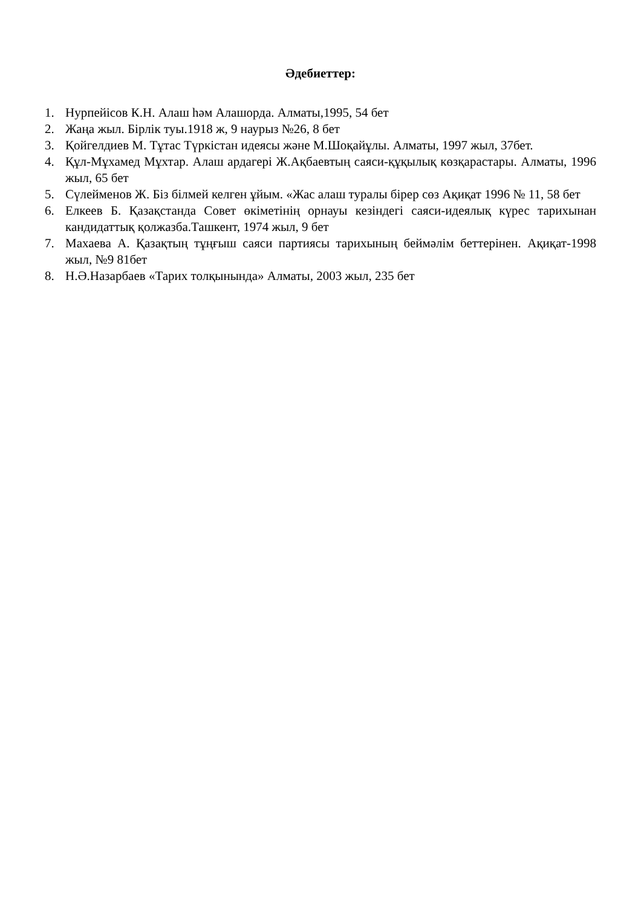Әдебиеттер:
1. Нурпейісов К.Н. Алаш һәм Алашорда. Алматы,1995, 54 бет
2. Жаңа жыл. Бірлік туы.1918 ж, 9 наурыз №26, 8 бет
3. Қойгелдиев М. Тұтас Түркістан идеясы және М.Шоқайұлы. Алматы, 1997 жыл, 37бет.
4. Құл-Мұхамед Мұхтар. Алаш ардагері Ж.Ақбаевтың саяси-құқылық көзқарастары. Алматы, 1996 жыл, 65 бет
5. Сүлейменов Ж. Біз білмей келген ұйым. «Жас алаш туралы бірер сөз Ақиқат 1996 № 11, 58 бет
6. Елкеев Б. Қазақстанда Совет өкіметінің орнауы кезіндегі саяси-идеялық күрес тарихынан кандидаттық қолжазба.Ташкент, 1974 жыл, 9 бет
7. Махаева А. Қазақтың тұңғыш саяси партиясы тарихының беймәлім беттерінен. Ақиқат-1998 жыл, №9 81бет
8. Н.Ә.Назарбаев «Тарих толқынында» Алматы, 2003 жыл, 235 бет